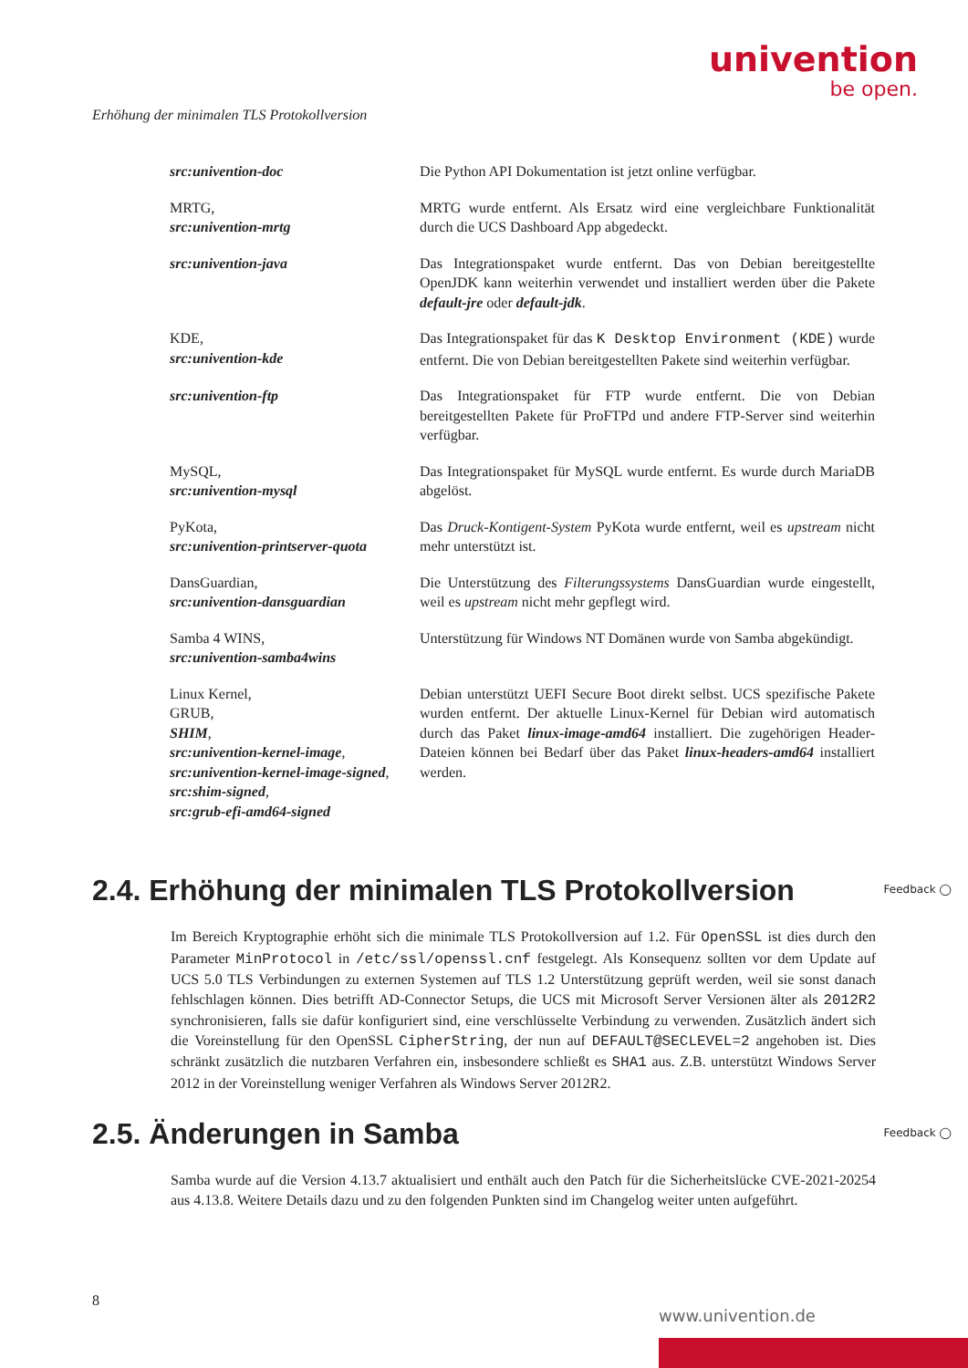univention
be open.
Erhöhung der minimalen TLS Protokollversion
| src:univention-doc | Die Python API Dokumentation ist jetzt online verfügbar. |
| MRTG, src:univention-mrtg | MRTG wurde entfernt. Als Ersatz wird eine vergleichbare Funktionalität durch die UCS Dashboard App abgedeckt. |
| src:univention-java | Das Integrationspaket wurde entfernt. Das von Debian bereitgestellte OpenJDK kann weiterhin verwendet und installiert werden über die Pakete default-jre oder default-jdk . |
| KDE, src:univention-kde | Das Integrationspaket für das K Desktop Environment (KDE) wurde entfernt. Die von Debian bereitgestellten Pakete sind weiterhin verfügbar. |
| src:univention-ftp | Das Integrationspaket für FTP wurde entfernt. Die von Debian bereitgestellten Pakete für ProFTPd und andere FTP-Server sind weiterhin verfügbar. |
| MySQL, src:univention-mysql | Das Integrationspaket für MySQL wurde entfernt. Es wurde durch MariaDB abgelöst. |
| PyKota, src:univention-printserver-quota | Das Druck-Kontigent-System PyKota wurde entfernt, weil es upstream nicht mehr unterstützt ist. |
| DansGuardian, src:univention-dansguardian | Die Unterstützung des Filterungssystems DansGuardian wurde eingestellt, weil es upstream nicht mehr gepflegt wird. |
| Samba 4 WINS, src:univention-samba4wins | Unterstützung für Windows NT Domänen wurde von Samba abgekündigt. |
| Linux Kernel, GRUB, SHIM , src:univention-kernel-image , src:univention-kernel-image-signed , src:shim-signed , src:grub-efi-amd64-signed | Debian unterstützt UEFI Secure Boot direkt selbst. UCS spezifische Pakete wurden entfernt. Der aktuelle Linux-Kernel für Debian wird automatisch durch das Paket linux-image-amd64 installiert. Die zugehörigen Header-Dateien können bei Bedarf über das Paket linux-headers-amd64 installiert werden. |
2.4. Erhöhung der minimalen TLS Protokollversion
Feedback ◯
Im Bereich Kryptographie erhöht sich die minimale TLS Protokollversion auf 1.2. Für OpenSSL ist dies durch den Parameter MinProtocol in /etc/ssl/openssl.cnf festgelegt. Als Konsequenz sollten vor dem Update auf UCS 5.0 TLS Verbindungen zu externen Systemen auf TLS 1.2 Unterstützung geprüft werden, weil sie sonst danach fehlschlagen können. Dies betrifft AD-Connector Setups, die UCS mit Microsoft Server Versionen älter als 2012R2 synchronisieren, falls sie dafür konfiguriert sind, eine verschlüsselte Verbindung zu verwenden. Zusätzlich ändert sich die Voreinstellung für den OpenSSL CipherString, der nun auf DEFAULT@SECLEVEL=2 angehoben ist. Dies schränkt zusätzlich die nutzbaren Verfahren ein, insbesondere schließt es SHA1 aus. Z.B. unterstützt Windows Server 2012 in der Voreinstellung weniger Verfahren als Windows Server 2012R2.
2.5. Änderungen in Samba Feedback ◯
Samba wurde auf die Version 4.13.7 aktualisiert und enthält auch den Patch für die Sicherheitslücke CVE-2021-20254 aus 4.13.8. Weitere Details dazu und zu den folgenden Punkten sind im Changelog weiter unten aufgeführt.
8
www.univention.de